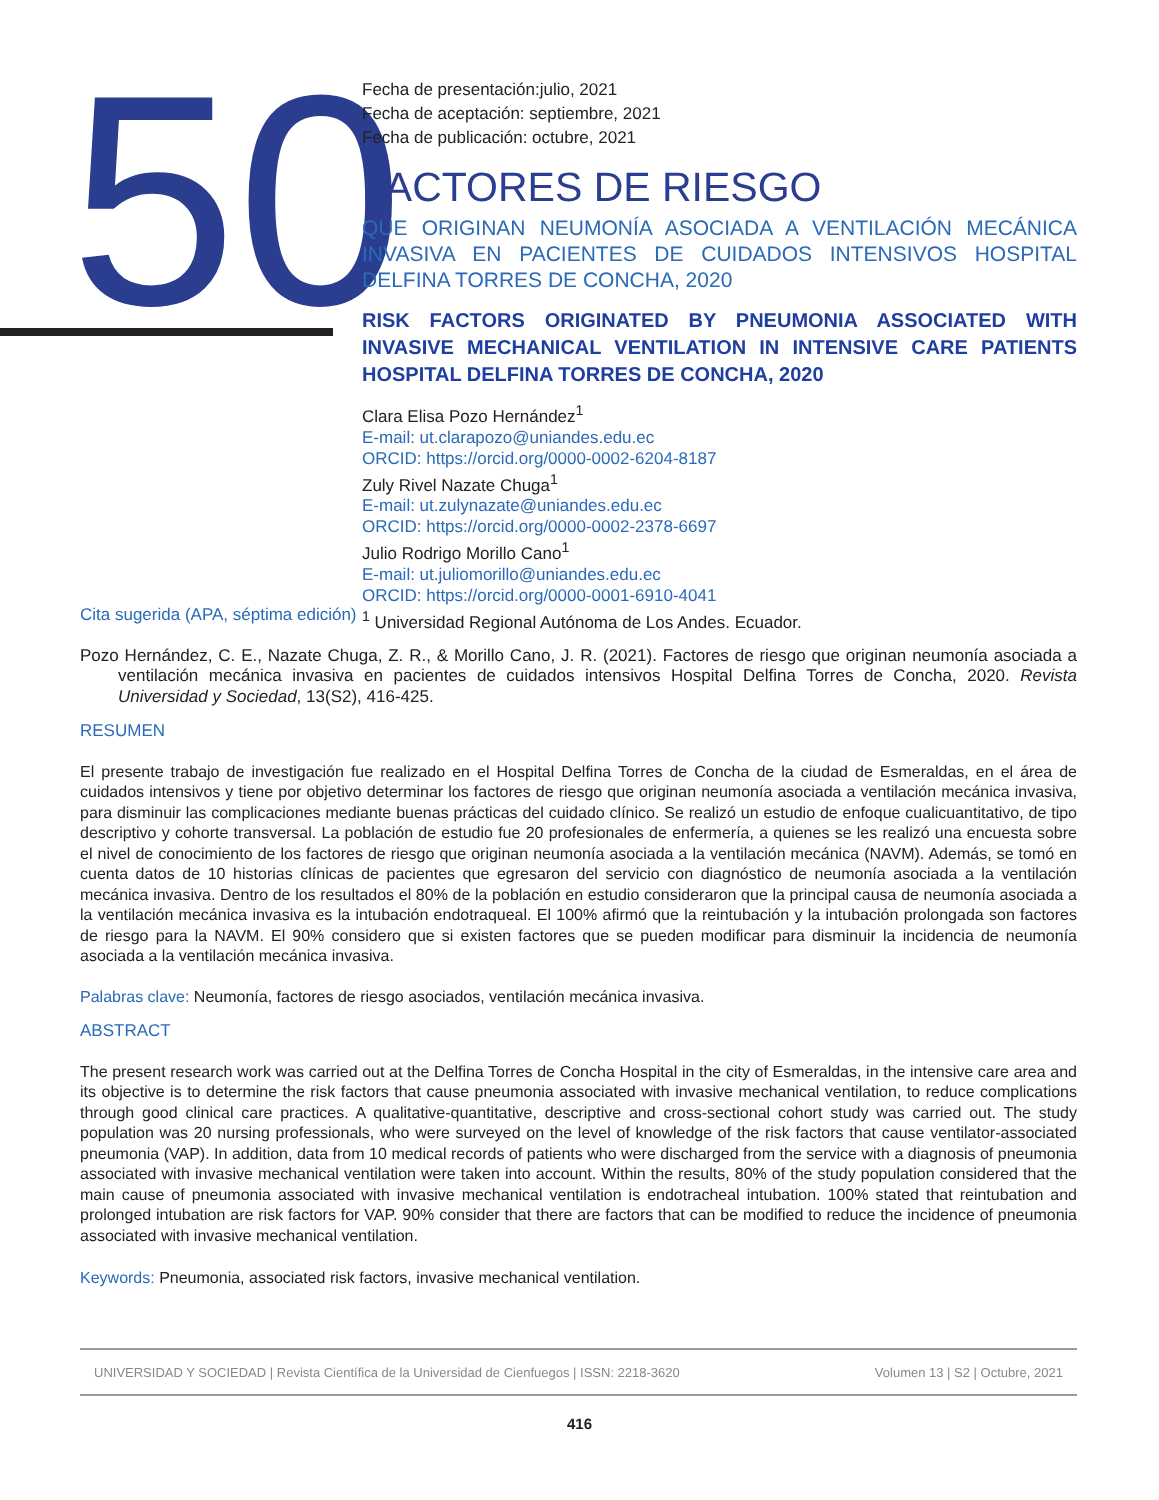50
Fecha de presentación:julio, 2021
Fecha de aceptación: septiembre, 2021
Fecha de publicación: octubre, 2021
FACTORES DE RIESGO
QUE ORIGINAN NEUMONÍA ASOCIADA A VENTILACIÓN MECÁNICA INVASIVA EN PACIENTES DE CUIDADOS INTENSIVOS HOSPITAL DELFINA TORRES DE CONCHA, 2020
RISK FACTORS ORIGINATED BY PNEUMONIA ASSOCIATED WITH INVASIVE MECHANICAL VENTILATION IN INTENSIVE CARE PATIENTS HOSPITAL DELFINA TORRES DE CONCHA, 2020
Clara Elisa Pozo Hernández<sup>1</sup>
E-mail: ut.clarapozo@uniandes.edu.ec
ORCID: https://orcid.org/0000-0002-6204-8187
Zuly Rivel Nazate Chuga<sup>1</sup>
E-mail: ut.zulynazate@uniandes.edu.ec
ORCID: https://orcid.org/0000-0002-2378-6697
Julio Rodrigo Morillo Cano<sup>1</sup>
E-mail: ut.juliomorillo@uniandes.edu.ec
ORCID: https://orcid.org/0000-0001-6910-4041
<sup>1</sup> Universidad Regional Autónoma de Los Andes. Ecuador.
Cita sugerida (APA, séptima edición)
Pozo Hernández, C. E., Nazate Chuga, Z. R., & Morillo Cano, J. R. (2021). Factores de riesgo que originan neumonía asociada a ventilación mecánica invasiva en pacientes de cuidados intensivos Hospital Delfina Torres de Concha, 2020. Revista Universidad y Sociedad, 13(S2), 416-425.
RESUMEN
El presente trabajo de investigación fue realizado en el Hospital Delfina Torres de Concha de la ciudad de Esmeraldas, en el área de cuidados intensivos y tiene por objetivo determinar los factores de riesgo que originan neumonía asociada a ventilación mecánica invasiva, para disminuir las complicaciones mediante buenas prácticas del cuidado clínico. Se realizó un estudio de enfoque cualicuantitativo, de tipo descriptivo y cohorte transversal. La población de estudio fue 20 profesionales de enfermería, a quienes se les realizó una encuesta sobre el nivel de conocimiento de los factores de riesgo que originan neumonía asociada a la ventilación mecánica (NAVM). Además, se tomó en cuenta datos de 10 historias clínicas de pacientes que egresaron del servicio con diagnóstico de neumonía asociada a la ventilación mecánica invasiva. Dentro de los resultados el 80% de la población en estudio consideraron que la principal causa de neumonía asociada a la ventilación mecánica invasiva es la intubación endotraqueal. El 100% afirmó que la reintubación y la intubación prolongada son factores de riesgo para la NAVM. El 90% considero que si existen factores que se pueden modificar para disminuir la incidencia de neumonía asociada a la ventilación mecánica invasiva.
Palabras clave: Neumonía, factores de riesgo asociados, ventilación mecánica invasiva.
ABSTRACT
The present research work was carried out at the Delfina Torres de Concha Hospital in the city of Esmeraldas, in the intensive care area and its objective is to determine the risk factors that cause pneumonia associated with invasive mechanical ventilation, to reduce complications through good clinical care practices. A qualitative-quantitative, descriptive and cross-sectional cohort study was carried out. The study population was 20 nursing professionals, who were surveyed on the level of knowledge of the risk factors that cause ventilator-associated pneumonia (VAP). In addition, data from 10 medical records of patients who were discharged from the service with a diagnosis of pneumonia associated with invasive mechanical ventilation were taken into account. Within the results, 80% of the study population considered that the main cause of pneumonia associated with invasive mechanical ventilation is endotracheal intubation. 100% stated that reintubation and prolonged intubation are risk factors for VAP. 90% consider that there are factors that can be modified to reduce the incidence of pneumonia associated with invasive mechanical ventilation.
Keywords: Pneumonia, associated risk factors, invasive mechanical ventilation.
UNIVERSIDAD Y SOCIEDAD | Revista Científica de la Universidad de Cienfuegos | ISSN: 2218-3620 Volumen 13 | S2 | Octubre, 2021
416